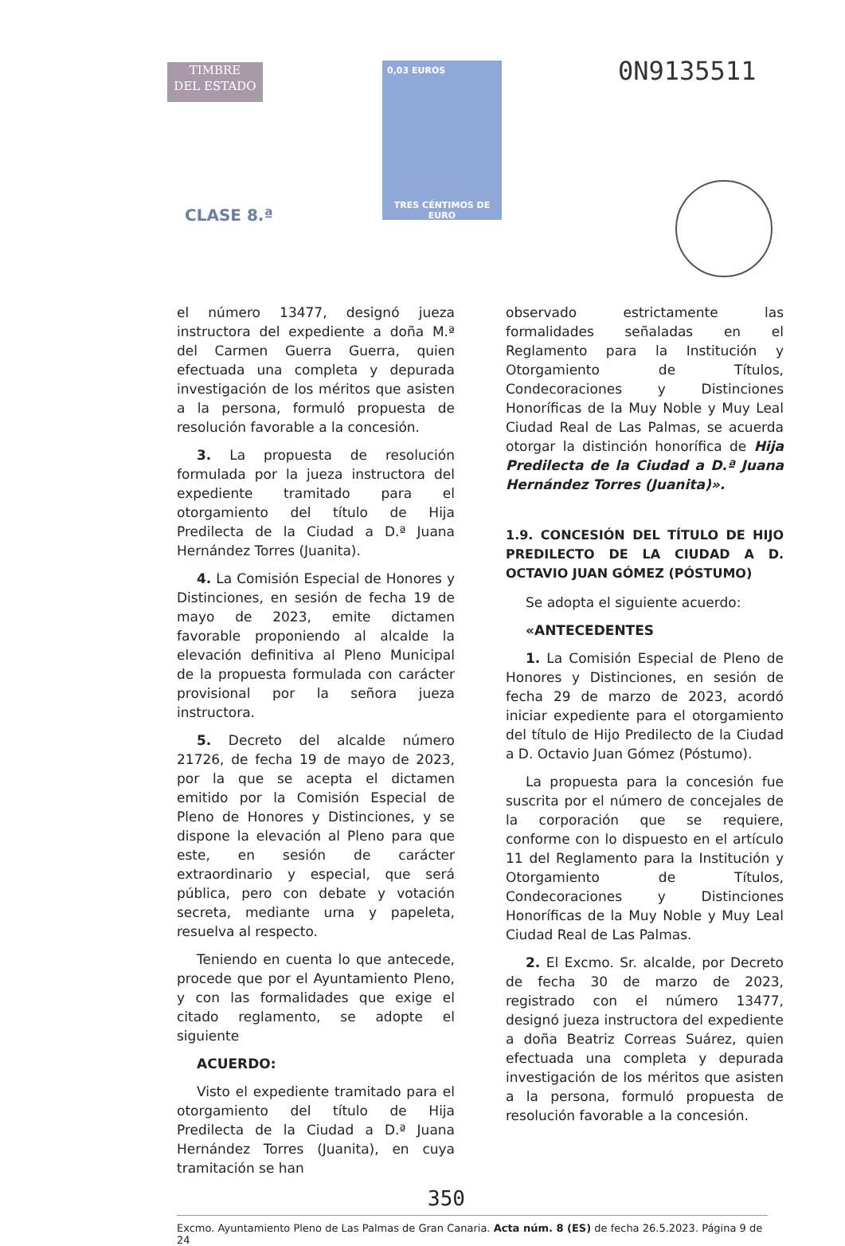TIMBRE
DEL ESTADO
CLASE 8.ª
0,03 EUROS
TRES CÉNTIMOS DE EURO
0N9135511
el número 13477, designó jueza instructora del expediente a doña M.ª del Carmen Guerra Guerra, quien efectuada una completa y depurada investigación de los méritos que asisten a la persona, formuló propuesta de resolución favorable a la concesión.
3. La propuesta de resolución formulada por la jueza instructora del expediente tramitado para el otorgamiento del título de Hija Predilecta de la Ciudad a D.ª Juana Hernández Torres (Juanita).
4. La Comisión Especial de Honores y Distinciones, en sesión de fecha 19 de mayo de 2023, emite dictamen favorable proponiendo al alcalde la elevación definitiva al Pleno Municipal de la propuesta formulada con carácter provisional por la señora jueza instructora.
5. Decreto del alcalde número 21726, de fecha 19 de mayo de 2023, por la que se acepta el dictamen emitido por la Comisión Especial de Pleno de Honores y Distinciones, y se dispone la elevación al Pleno para que este, en sesión de carácter extraordinario y especial, que será pública, pero con debate y votación secreta, mediante urna y papeleta, resuelva al respecto.
Teniendo en cuenta lo que antecede, procede que por el Ayuntamiento Pleno, y con las formalidades que exige el citado reglamento, se adopte el siguiente
ACUERDO:
Visto el expediente tramitado para el otorgamiento del título de Hija Predilecta de la Ciudad a D.ª Juana Hernández Torres (Juanita), en cuya tramitación se han
observado estrictamente las formalidades señaladas en el Reglamento para la Institución y Otorgamiento de Títulos, Condecoraciones y Distinciones Honoríficas de la Muy Noble y Muy Leal Ciudad Real de Las Palmas, se acuerda otorgar la distinción honorífica de Hija Predilecta de la Ciudad a D.ª Juana Hernández Torres (Juanita)».
1.9. CONCESIÓN DEL TÍTULO DE HIJO PREDILECTO DE LA CIUDAD A D. OCTAVIO JUAN GÓMEZ (PÓSTUMO)
Se adopta el siguiente acuerdo:
«ANTECEDENTES
1. La Comisión Especial de Pleno de Honores y Distinciones, en sesión de fecha 29 de marzo de 2023, acordó iniciar expediente para el otorgamiento del título de Hijo Predilecto de la Ciudad a D. Octavio Juan Gómez (Póstumo).
La propuesta para la concesión fue suscrita por el número de concejales de la corporación que se requiere, conforme con lo dispuesto en el artículo 11 del Reglamento para la Institución y Otorgamiento de Títulos, Condecoraciones y Distinciones Honoríficas de la Muy Noble y Muy Leal Ciudad Real de Las Palmas.
2. El Excmo. Sr. alcalde, por Decreto de fecha 30 de marzo de 2023, registrado con el número 13477, designó jueza instructora del expediente a doña Beatriz Correas Suárez, quien efectuada una completa y depurada investigación de los méritos que asisten a la persona, formuló propuesta de resolución favorable a la concesión.
350
Excmo. Ayuntamiento Pleno de Las Palmas de Gran Canaria. Acta núm. 8 (ES) de fecha 26.5.2023. Página 9 de 24